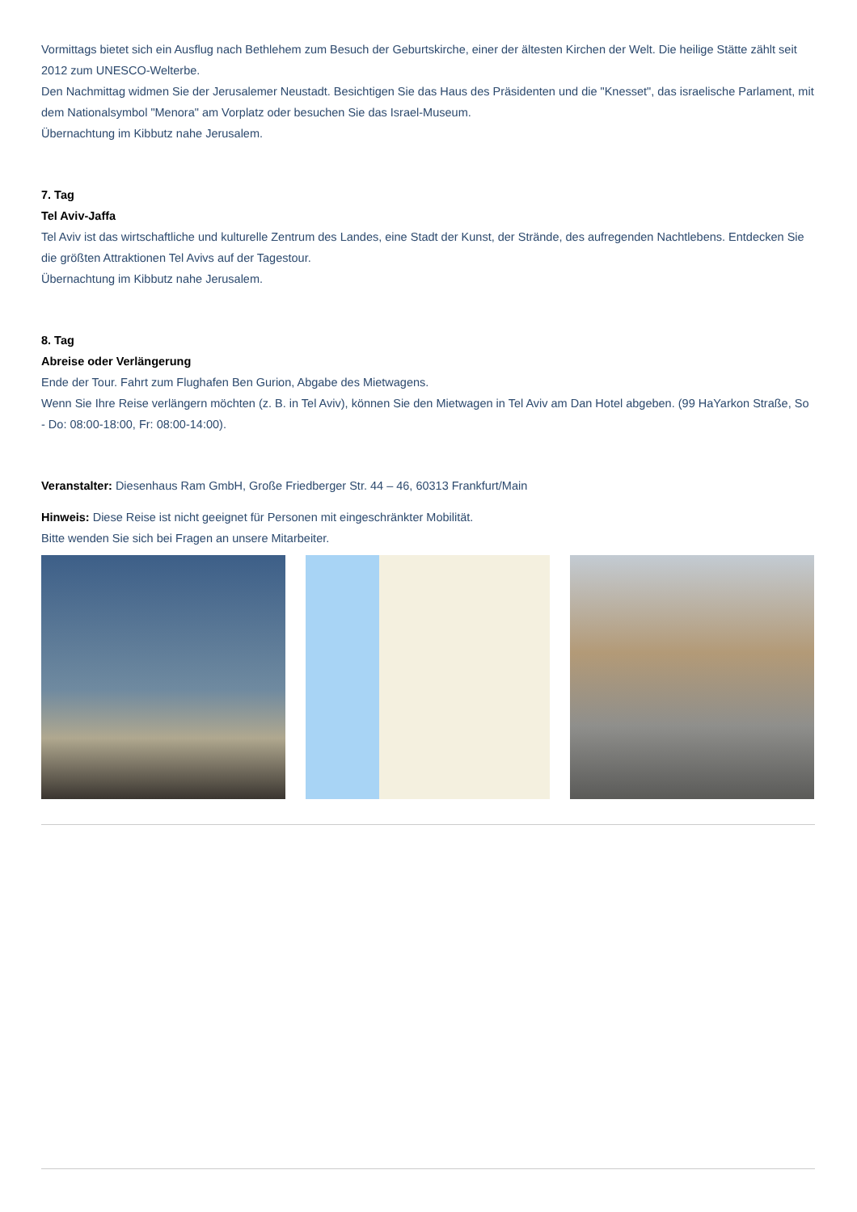Vormittags bietet sich ein Ausflug nach Bethlehem zum Besuch der Geburtskirche, einer der ältesten Kirchen der Welt. Die heilige Stätte zählt seit 2012 zum UNESCO-Welterbe.
Den Nachmittag widmen Sie der Jerusalemer Neustadt. Besichtigen Sie das Haus des Präsidenten und die "Knesset", das israelische Parlament, mit dem Nationalsymbol "Menora" am Vorplatz oder besuchen Sie das Israel-Museum.
Übernachtung im Kibbutz nahe Jerusalem.
7. Tag
Tel Aviv-Jaffa
Tel Aviv ist das wirtschaftliche und kulturelle Zentrum des Landes, eine Stadt der Kunst, der Strände, des aufregenden Nachtlebens. Entdecken Sie die größten Attraktionen Tel Avivs auf der Tagestour.
Übernachtung im Kibbutz nahe Jerusalem.
8. Tag
Abreise oder Verlängerung
Ende der Tour. Fahrt zum Flughafen Ben Gurion, Abgabe des Mietwagens.
Wenn Sie Ihre Reise verlängern möchten (z. B. in Tel Aviv), können Sie den Mietwagen in Tel Aviv am Dan Hotel abgeben. (99 HaYarkon Straße, So - Do: 08:00-18:00, Fr: 08:00-14:00).
Veranstalter: Diesenhaus Ram GmbH, Große Friedberger Str. 44 – 46, 60313 Frankfurt/Main
Hinweis: Diese Reise ist nicht geeignet für Personen mit eingeschränkter Mobilität.
Bitte wenden Sie sich bei Fragen an unsere Mitarbeiter.